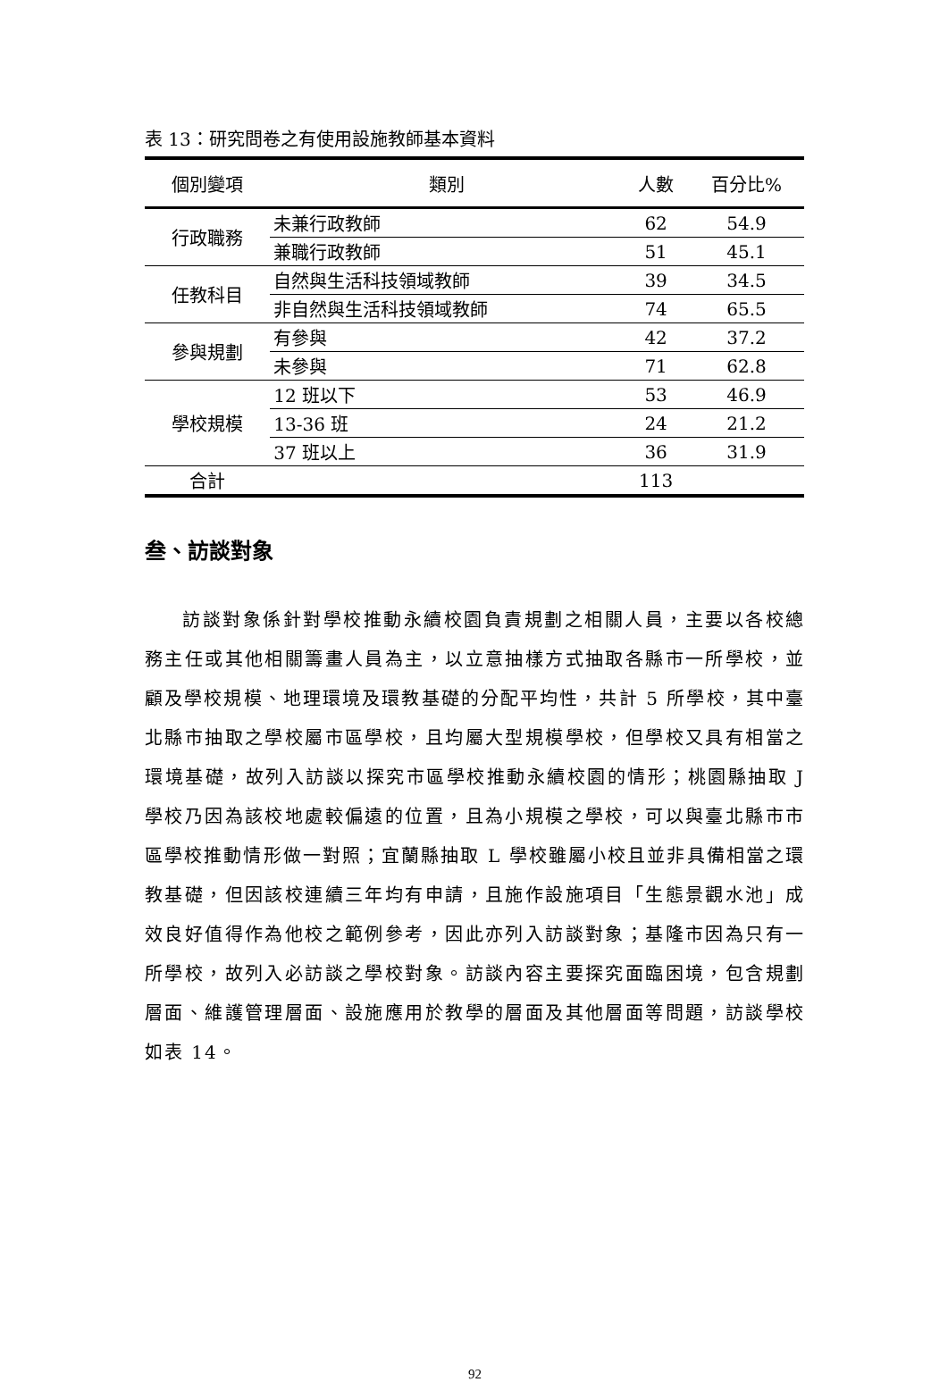表 13：研究問卷之有使用設施教師基本資料
| 個別變項 | 類別 | 人數 | 百分比% |
| --- | --- | --- | --- |
| 行政職務 | 未兼行政教師 | 62 | 54.9 |
| | 兼職行政教師 | 51 | 45.1 |
| 任教科目 | 自然與生活科技領域教師 | 39 | 34.5 |
| | 非自然與生活科技領域教師 | 74 | 65.5 |
| 參與規劃 | 有參與 | 42 | 37.2 |
| | 未參與 | 71 | 62.8 |
| 學校規模 | 12 班以下 | 53 | 46.9 |
| | 13-36 班 | 24 | 21.2 |
| | 37 班以上 | 36 | 31.9 |
| 合計 | | 113 | |
叁、訪談對象
訪談對象係針對學校推動永續校園負責規劃之相關人員，主要以各校總務主任或其他相關籌畫人員為主，以立意抽樣方式抽取各縣市一所學校，並顧及學校規模、地理環境及環教基礎的分配平均性，共計 5 所學校，其中臺北縣市抽取之學校屬市區學校，且均屬大型規模學校，但學校又具有相當之環境基礎，故列入訪談以探究市區學校推動永續校園的情形；桃園縣抽取 J 學校乃因為該校地處較偏遠的位置，且為小規模之學校，可以與臺北縣市市區學校推動情形做一對照；宜蘭縣抽取 L 學校雖屬小校且並非具備相當之環教基礎，但因該校連續三年均有申請，且施作設施項目「生態景觀水池」成效良好值得作為他校之範例參考，因此亦列入訪談對象；基隆市因為只有一所學校，故列入必訪談之學校對象。訪談內容主要探究面臨困境，包含規劃層面、維護管理層面、設施應用於教學的層面及其他層面等問題，訪談學校如表 14。
92